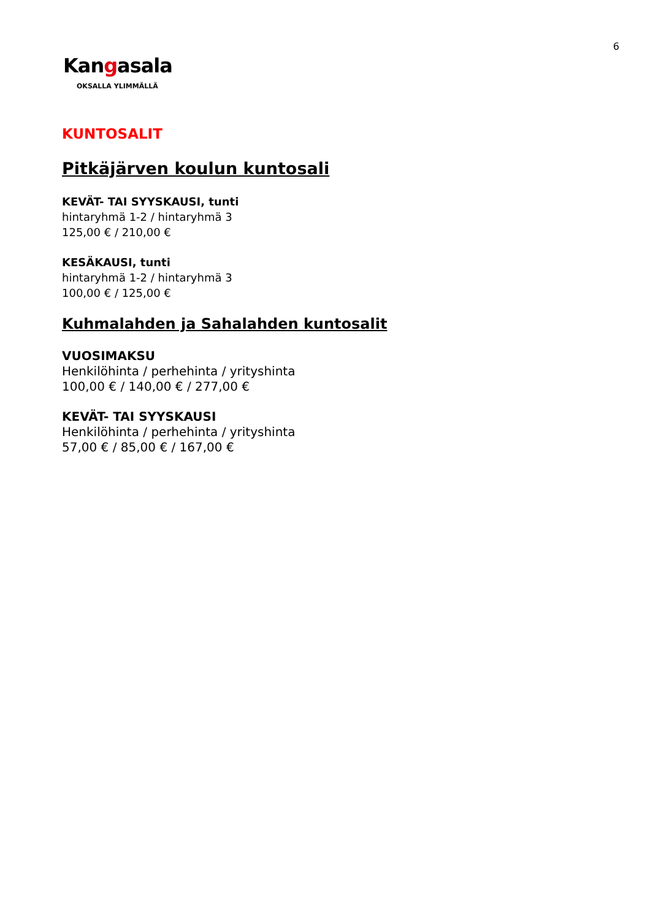6
Kangasala
OKSALLA YLIMMÄLLÄ
KUNTOSALIT
Pitkäjärven koulun kuntosali
KEVÄT- TAI SYYSKAUSI, tunti
hintaryhmä 1-2 / hintaryhmä 3
125,00 € / 210,00 €
KESÄKAUSI, tunti
hintaryhmä 1-2 / hintaryhmä 3
100,00 € / 125,00 €
Kuhmalahden ja Sahalahden kuntosalit
VUOSIMAKSU
Henkilöhinta / perhehinta / yrityshinta
100,00 € / 140,00 € / 277,00 €
KEVÄT- TAI SYYSKAUSI
Henkilöhinta / perhehinta / yrityshinta
57,00 € / 85,00 € / 167,00 €